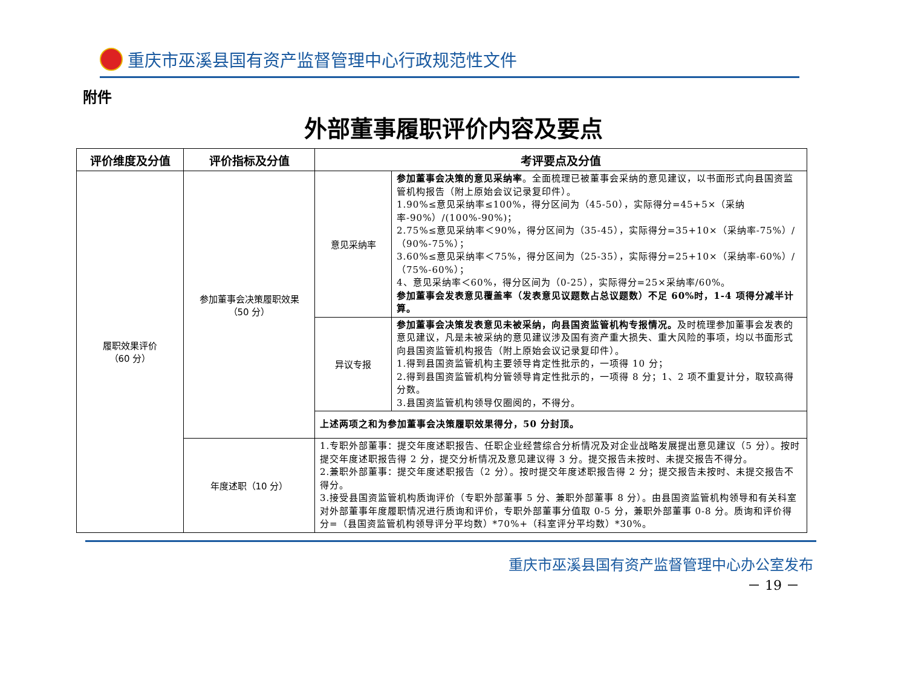重庆市巫溪县国有资产监督管理中心行政规范性文件
附件
外部董事履职评价内容及要点
| 评价维度及分值 | 评价指标及分值 | 考评要点及分值 | |
| --- | --- | --- | --- |
| 履职效果评价 （60 分） | 参加董事会决策履职效果 （50 分） | 意见采纳率 | 参加董事会决策的意见采纳率 。全面梳理已被董事会采纳的意见建议，以书面形式向县国资监管机构报告（附上原始会议记录复印件）。 1.90%≤意见采纳率≤100%，得分区间为（45-50），实际得分=45+5×（采纳率-90%）/(100%-90%)； 2.75%≤意见采纳率＜90%，得分区间为（35-45），实际得分=35+10×（采纳率-75%）/（90%-75%）； 3.60%≤意见采纳率＜75%，得分区间为（25-35），实际得分=25+10×（采纳率-60%）/（75%-60%）； 4、意见采纳率＜60%，得分区间为（0-25），实际得分=25×采纳率/60%。 参加董事会发表意见覆盖率（发表意见议题数占总议题数）不足 60%时，1-4 项得分减半计算。 |
| | | 异议专报 | 参加董事会决策发表意见未被采纳，向县国资监管机构专报情况。 及时梳理参加董事会发表的意见建议，凡是未被采纳的意见建议涉及国有资产重大损失、重大风险的事项，均以书面形式向县国资监管机构报告（附上原始会议记录复印件）。 1.得到县国资监管机构主要领导肯定性批示的，一项得 10 分； 2.得到县国资监管机构分管领导肯定性批示的，一项得 8 分；1、2 项不重复计分，取较高得分数。 3.县国资监管机构领导仅圈阅的，不得分。 |
| | | 上述两项之和为参加董事会决策履职效果得分，50 分封顶。 | |
| | 年度述职（10 分） | 1.专职外部董事：提交年度述职报告、任职企业经营综合分析情况及对企业战略发展提出意见建议（5 分）。按时提交年度述职报告得 2 分，提交分析情况及意见建议得 3 分。提交报告未按时、未提交报告不得分。 2.兼职外部董事：提交年度述职报告（2 分）。按时提交年度述职报告得 2 分；提交报告未按时、未提交报告不得分。 3.接受县国资监管机构质询评价（专职外部董事 5 分、兼职外部董事 8 分）。由县国资监管机构领导和有关科室对外部董事年度履职情况进行质询和评价，专职外部董事分值取 0-5 分，兼职外部董事 0-8 分。质询和评价得分=（县国资监管机构领导评分平均数）*70%+（科室评分平均数）*30%。 | |
重庆市巫溪县国有资产监督管理中心办公室发布
－ 19 －